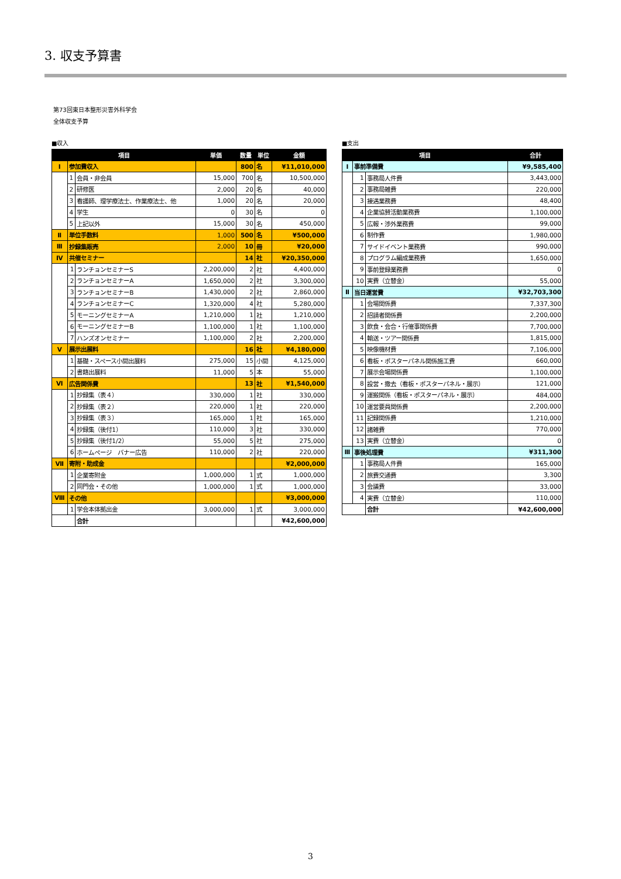3. 収支予算書
第73回東日本整形災害外科学会
全体収支予算
■収入
| 項目 | | | 単価 | 数量 | 単位 | 金額 |
| --- | --- | --- | --- | --- | --- | --- |
| Ⅰ | 参加費収入 | | | 800 | 名 | ¥11,010,000 |
| | 1 | 会員・非会員 | 15,000 | 700 | 名 | 10,500,000 |
| | 2 | 研修医 | 2,000 | 20 | 名 | 40,000 |
| | 3 | 看護師、理学療法士、作業療法士、他 | 1,000 | 20 | 名 | 20,000 |
| | 4 | 学生 | 0 | 30 | 名 | 0 |
| | 5 | 上記以外 | 15,000 | 30 | 名 | 450,000 |
| Ⅱ | 単位手数料 | | 1,000 | 500 | 名 | ¥500,000 |
| Ⅲ | 抄録集販売 | | 2,000 | 10 | 冊 | ¥20,000 |
| Ⅳ | 共催セミナー | | | 14 | 社 | ¥20,350,000 |
| | 1 | ランチョンセミナーS | 2,200,000 | 2 | 社 | 4,400,000 |
| | 2 | ランチョンセミナーA | 1,650,000 | 2 | 社 | 3,300,000 |
| | 3 | ランチョンセミナーB | 1,430,000 | 2 | 社 | 2,860,000 |
| | 4 | ランチョンセミナーC | 1,320,000 | 4 | 社 | 5,280,000 |
| | 5 | モーニングセミナーA | 1,210,000 | 1 | 社 | 1,210,000 |
| | 6 | モーニングセミナーB | 1,100,000 | 1 | 社 | 1,100,000 |
| | 7 | ハンズオンセミナー | 1,100,000 | 2 | 社 | 2,200,000 |
| Ⅴ | 展示出展料 | | | 16 | 社 | ¥4,180,000 |
| | 1 | 基礎・スペース小間出展料 | 275,000 | 15 | 小間 | 4,125,000 |
| | 2 | 書籍出展料 | 11,000 | 5 | 本 | 55,000 |
| Ⅵ | 広告関係費 | | | 13 | 社 | ¥1,540,000 |
| | 1 | 抄録集（表４） | 330,000 | 1 | 社 | 330,000 |
| | 2 | 抄録集（表２） | 220,000 | 1 | 社 | 220,000 |
| | 3 | 抄録集（表３） | 165,000 | 1 | 社 | 165,000 |
| | 4 | 抄録集（後付1） | 110,000 | 3 | 社 | 330,000 |
| | 5 | 抄録集（後付1/2） | 55,000 | 5 | 社 | 275,000 |
| | 6 | ホームページ バナー広告 | 110,000 | 2 | 社 | 220,000 |
| Ⅶ | 寄附・助成金 | | | | | ¥2,000,000 |
| | 1 | 企業寄附金 | 1,000,000 | 1 | 式 | 1,000,000 |
| | 2 | 同門会・その他 | 1,000,000 | 1 | 式 | 1,000,000 |
| Ⅷ | その他 | | | | | ¥3,000,000 |
| | 1 | 学会本体拠出金 | 3,000,000 | 1 | 式 | 3,000,000 |
| | | 合計 | | | | ¥42,600,000 |
■支出
| 項目 | | | 合計 |
| --- | --- | --- | --- |
| Ⅰ | 事前準備費 | | ¥9,585,400 |
| | 1 | 事務局人件費 | 3,443,000 |
| | 2 | 事務局雑費 | 220,000 |
| | 3 | 接遇業務費 | 48,400 |
| | 4 | 企業協賛活動業務費 | 1,100,000 |
| | 5 | 広報・渉外業務費 | 99,000 |
| | 6 | 制作費 | 1,980,000 |
| | 7 | サイドイベント業務費 | 990,000 |
| | 8 | プログラム編成業務費 | 1,650,000 |
| | 9 | 事前登録業務費 | 0 |
| | 10 | 実費（立替金） | 55,000 |
| Ⅱ | 当日運営費 | | ¥32,703,300 |
| | 1 | 会場関係費 | 7,337,300 |
| | 2 | 招請者関係費 | 2,200,000 |
| | 3 | 飲食・会合・行催事関係費 | 7,700,000 |
| | 4 | 輸送・ツアー関係費 | 1,815,000 |
| | 5 | 映像機材費 | 7,106,000 |
| | 6 | 看板・ポスターパネル関係施工費 | 660,000 |
| | 7 | 展示会場関係費 | 1,100,000 |
| | 8 | 設営・撤去（看板・ポスターパネル・展示） | 121,000 |
| | 9 | 運搬関係（看板・ポスターパネル・展示） | 484,000 |
| | 10 | 運営要員関係費 | 2,200,000 |
| | 11 | 記録関係費 | 1,210,000 |
| | 12 | 諸雑費 | 770,000 |
| | 13 | 実費（立替金） | 0 |
| Ⅲ | 事後処理費 | | ¥311,300 |
| | 1 | 事務局人件費 | 165,000 |
| | 2 | 旅費交通費 | 3,300 |
| | 3 | 会議費 | 33,000 |
| | 4 | 実費（立替金） | 110,000 |
| | | 合計 | ¥42,600,000 |
3